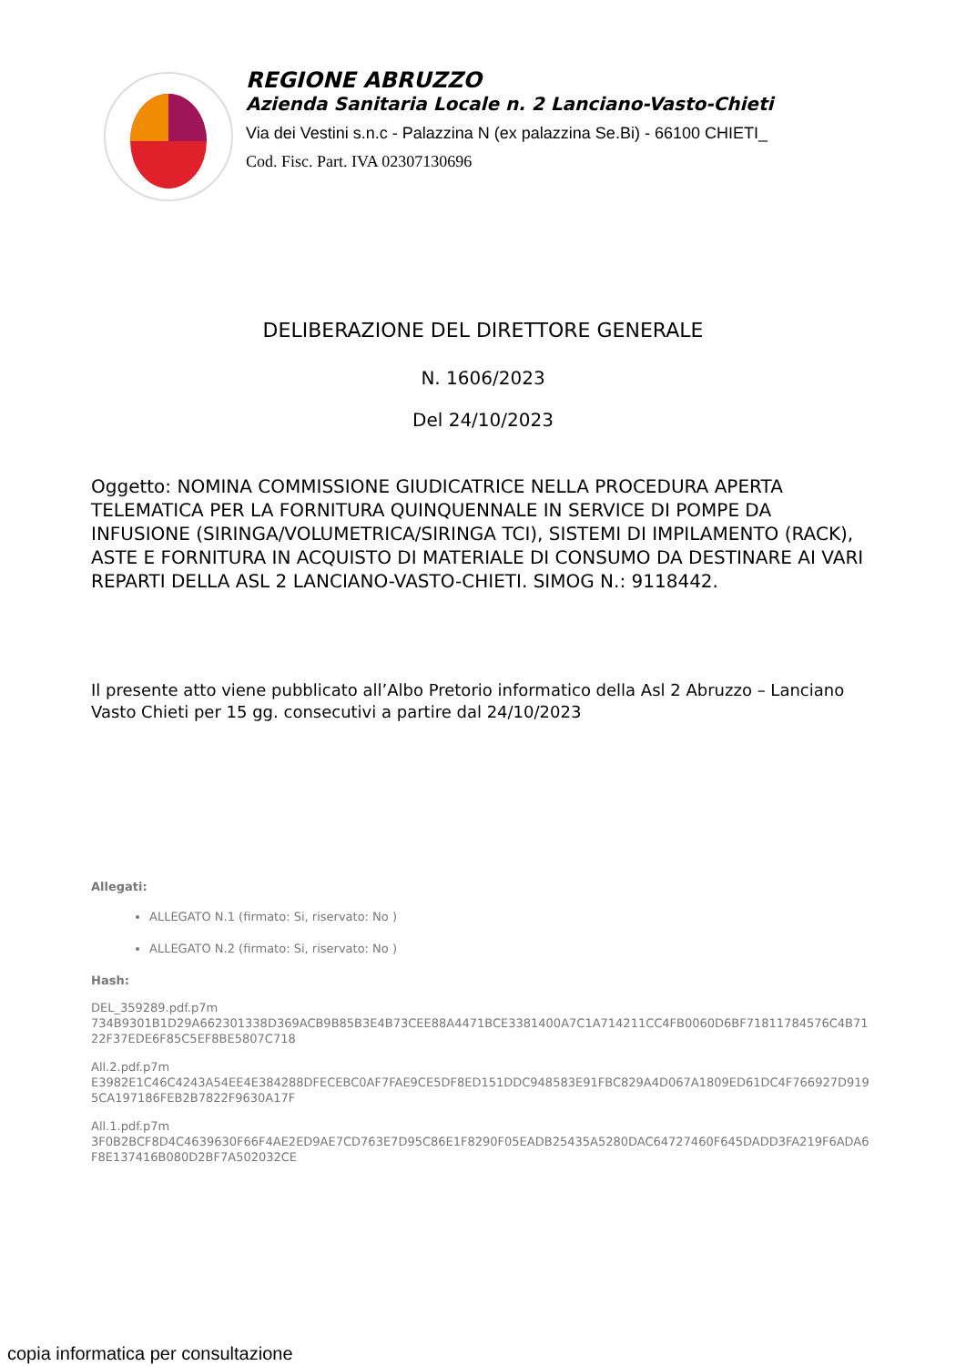REGIONE ABRUZZO
Azienda Sanitaria Locale n. 2 Lanciano-Vasto-Chieti
Via dei Vestini s.n.c - Palazzina N (ex palazzina Se.Bi) - 66100 CHIETI_
Cod. Fisc. Part. IVA 02307130696
DELIBERAZIONE DEL DIRETTORE GENERALE
N. 1606/2023
Del 24/10/2023
Oggetto: NOMINA COMMISSIONE GIUDICATRICE NELLA PROCEDURA APERTA TELEMATICA PER LA FORNITURA QUINQUENNALE IN SERVICE DI POMPE DA INFUSIONE (SIRINGA/VOLUMETRICA/SIRINGA TCI), SISTEMI DI IMPILAMENTO (RACK), ASTE E FORNITURA IN ACQUISTO DI MATERIALE DI CONSUMO DA DESTINARE AI VARI REPARTI DELLA ASL 2 LANCIANO-VASTO-CHIETI. SIMOG N.: 9118442.
Il presente atto viene pubblicato all’Albo Pretorio informatico della Asl 2 Abruzzo – Lanciano Vasto Chieti per 15 gg. consecutivi a partire dal 24/10/2023
Allegati:
ALLEGATO N.1 (firmato: Si, riservato: No )
ALLEGATO N.2 (firmato: Si, riservato: No )
Hash:
DEL_359289.pdf.p7m
734B9301B1D29A662301338D369ACB9B85B3E4B73CEE88A4471BCE3381400A7C1A714211CC4FB0060D6BF71811784576C4B7122F37EDE6F85C5EF8BE5807C718
All.2.pdf.p7m
E3982E1C46C4243A54EE4E384288DFECEBC0AF7FAE9CE5DF8ED151DDC948583E91FBC829A4D067A1809ED61DC4F766927D9195CA197186FEB2B7822F9630A17F
All.1.pdf.p7m
3F0B2BCF8D4C4639630F66F4AE2ED9AE7CD763E7D95C86E1F8290F05EADB25435A5280DAC64727460F645DADD3FA219F6ADA6F8E137416B080D2BF7A502032CE
copia informatica per consultazione